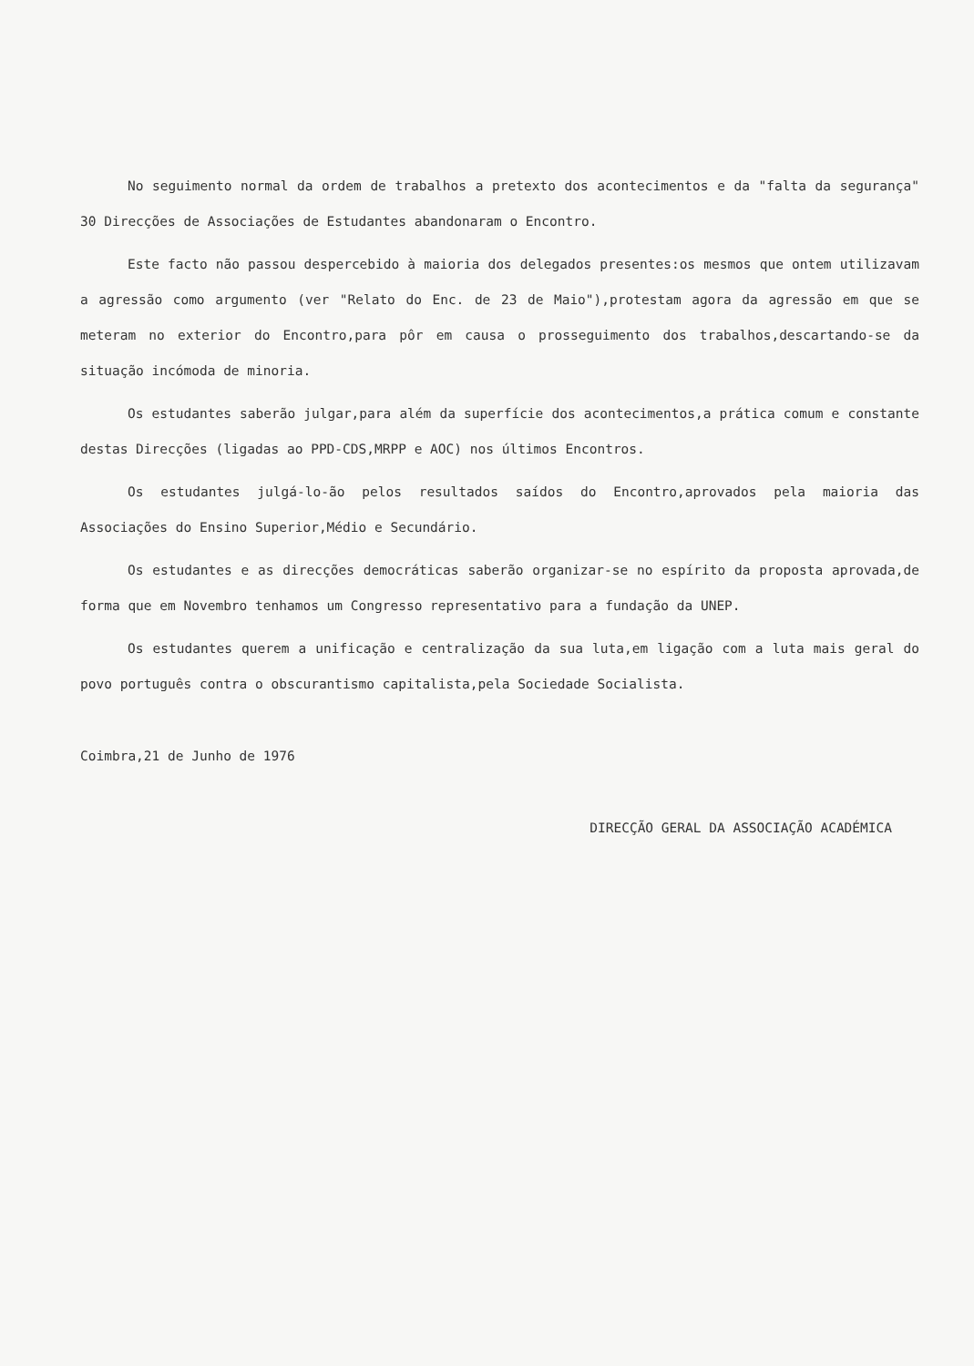No seguimento normal da ordem de trabalhos a pretexto dos acontecimentos e da "falta da segurança" 30 Direcções de Associações de Estudantes abandonaram o Encontro.
Este facto não passou despercebido à maioria dos delegados presentes:os mesmos que ontem utilizavam a agressão como argumento (ver "Relato do Enc. de 23 de Maio"),protestam agora da agressão em que se meteram no exterior do Encontro,para pôr em causa o prosseguimento dos trabalhos,descartando-se da situação incómoda de minoria.
Os estudantes saberão julgar,para além da superfície dos acontecimentos,a prática comum e constante destas Direcções (ligadas ao PPD-CDS,MRPP e AOC) nos últimos Encontros.
Os estudantes julgá-lo-ão pelos resultados saídos do Encontro,aprovados pela maioria das Associações do Ensino Superior,Médio e Secundário.
Os estudantes e as direcções democráticas saberão organizar-se no espírito da proposta aprovada,de forma que em Novembro tenhamos um Congresso representativo para a fundação da UNEP.
Os estudantes querem a unificação e centralização da sua luta,em ligação com a luta mais geral do povo português contra o obscurantismo capitalista,pela Sociedade Socialista.
Coimbra,21 de Junho de 1976
DIRECÇÃO GERAL DA ASSOCIAÇÃO ACADÉMICA